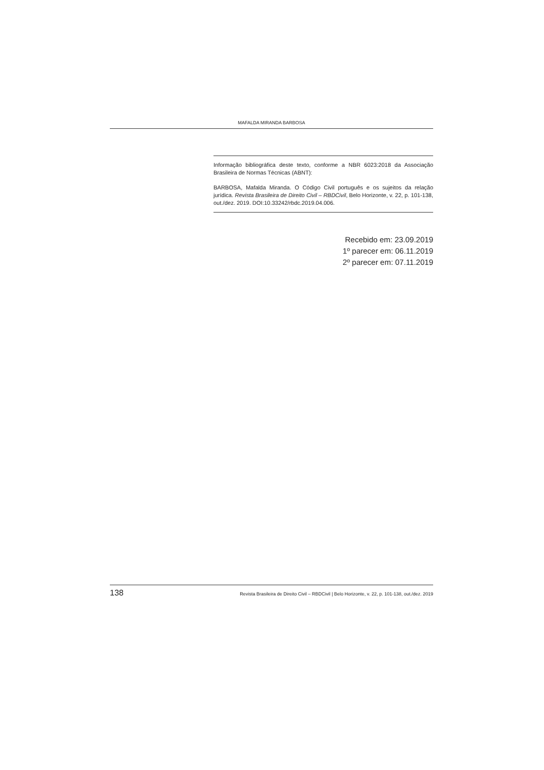MAFALDA MIRANDA BARBOSA
Informação bibliográfica deste texto, conforme a NBR 6023:2018 da Associação Brasileira de Normas Técnicas (ABNT):
BARBOSA, Mafalda Miranda. O Código Civil português e os sujeitos da relação jurídica. Revista Brasileira de Direito Civil – RBDCivil, Belo Horizonte, v. 22, p. 101-138, out./dez. 2019. DOI:10.33242/rbdc.2019.04.006.
Recebido em: 23.09.2019
1º parecer em: 06.11.2019
2º parecer em: 07.11.2019
138 Revista Brasileira de Direito Civil – RBDCivil | Belo Horizonte, v. 22, p. 101-138, out./dez. 2019